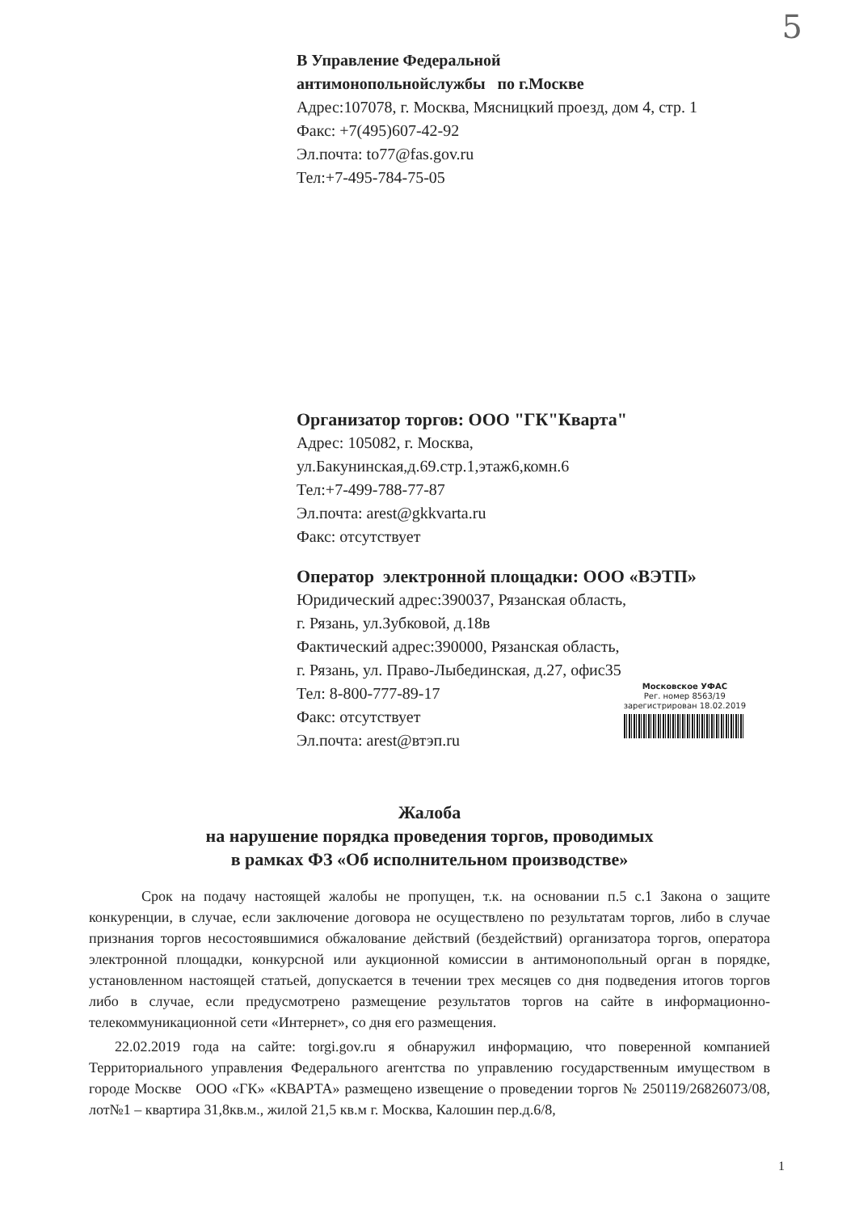5
В Управление Федеральной
антимонопольнойслужбы по г.Москве
Адрес:107078, г. Москва, Мясницкий проезд, дом 4, стр. 1
Факс: +7(495)607-42-92
Эл.почта: to77@fas.gov.ru
Тел:+7-495-784-75-05
Организатор торгов: ООО "ГК"Кварта"
Адрес: 105082, г. Москва,
ул.Бакунинская,д.69.стр.1,этаж6,комн.6
Тел:+7-499-788-77-87
Эл.почта: arest@gkkvarta.ru
Факс: отсутствует
Оператор электронной площадки: ООО «ВЭТП»
Юридический адрес:390037, Рязанская область,
г. Рязань, ул.Зубковой, д.18в
Фактический адрес:390000, Рязанская область,
г. Рязань, ул. Право-Лыбединская, д.27, офис35
Тел: 8-800-777-89-17
Факс: отсутствует
Эл.почта: arest@втэп.ru
Московское УФАС
Рег. номер 8563/19
зарегистрирован 18.02.2019
Жалоба
на нарушение порядка проведения торгов, проводимых
в рамках ФЗ «Об исполнительном производстве»
Срок на подачу настоящей жалобы не пропущен, т.к. на основании п.5 с.1 Закона о защите конкуренции, в случае, если заключение договора не осуществлено по результатам торгов, либо в случае признания торгов несостоявшимися обжалование действий (бездействий) организатора торгов, оператора электронной площадки, конкурсной или аукционной комиссии в антимонопольный орган в порядке, установленном настоящей статьей, допускается в течении трех месяцев со дня подведения итогов торгов либо в случае, если предусмотрено размещение результатов торгов на сайте в информационно-телекоммуникационной сети «Интернет», со дня его размещения.
22.02.2019 года на сайте: torgi.gov.ru я обнаружил информацию, что поверенной компанией Территориального управления Федерального агентства по управлению государственным имуществом в городе Москве ООО «ГК» «КВАРТА» размещено извещение о проведении торгов № 250119/26826073/08, лот№1 – квартира 31,8кв.м., жилой 21,5 кв.м г. Москва, Калошин пер.д.6/8,
1